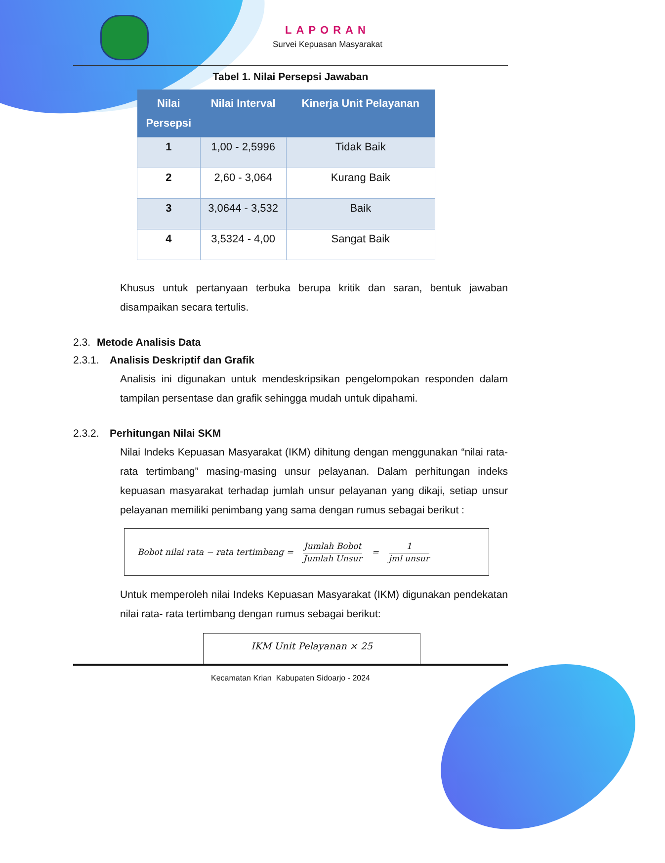LAPORAN
Survei Kepuasan Masyarakat
Tabel 1. Nilai Persepsi Jawaban
| Nilai Persepsi | Nilai Interval | Kinerja Unit Pelayanan |
| --- | --- | --- |
| 1 | 1,00 - 2,5996 | Tidak Baik |
| 2 | 2,60 - 3,064 | Kurang Baik |
| 3 | 3,0644 - 3,532 | Baik |
| 4 | 3,5324 - 4,00 | Sangat Baik |
Khusus untuk pertanyaan terbuka berupa kritik dan saran, bentuk jawaban disampaikan secara tertulis.
2.3. Metode Analisis Data
2.3.1. Analisis Deskriptif dan Grafik
Analisis ini digunakan untuk mendeskripsikan pengelompokan responden dalam tampilan persentase dan grafik sehingga mudah untuk dipahami.
2.3.2. Perhitungan Nilai SKM
Nilai Indeks Kepuasan Masyarakat (IKM) dihitung dengan menggunakan “nilai rata-rata tertimbang” masing-masing unsur pelayanan. Dalam perhitungan indeks kepuasan masyarakat terhadap jumlah unsur pelayanan yang dikaji, setiap unsur pelayanan memiliki penimbang yang sama dengan rumus sebagai berikut :
Bobot nilai rata − rata tertimbang = Jumlah Bobot Jumlah Unsur = 1 jml unsur
Untuk memperoleh nilai Indeks Kepuasan Masyarakat (IKM) digunakan pendekatan nilai rata- rata tertimbang dengan rumus sebagai berikut:
IKM Unit Pelayanan × 25
Kecamatan Krian Kabupaten Sidoarjo - 2024